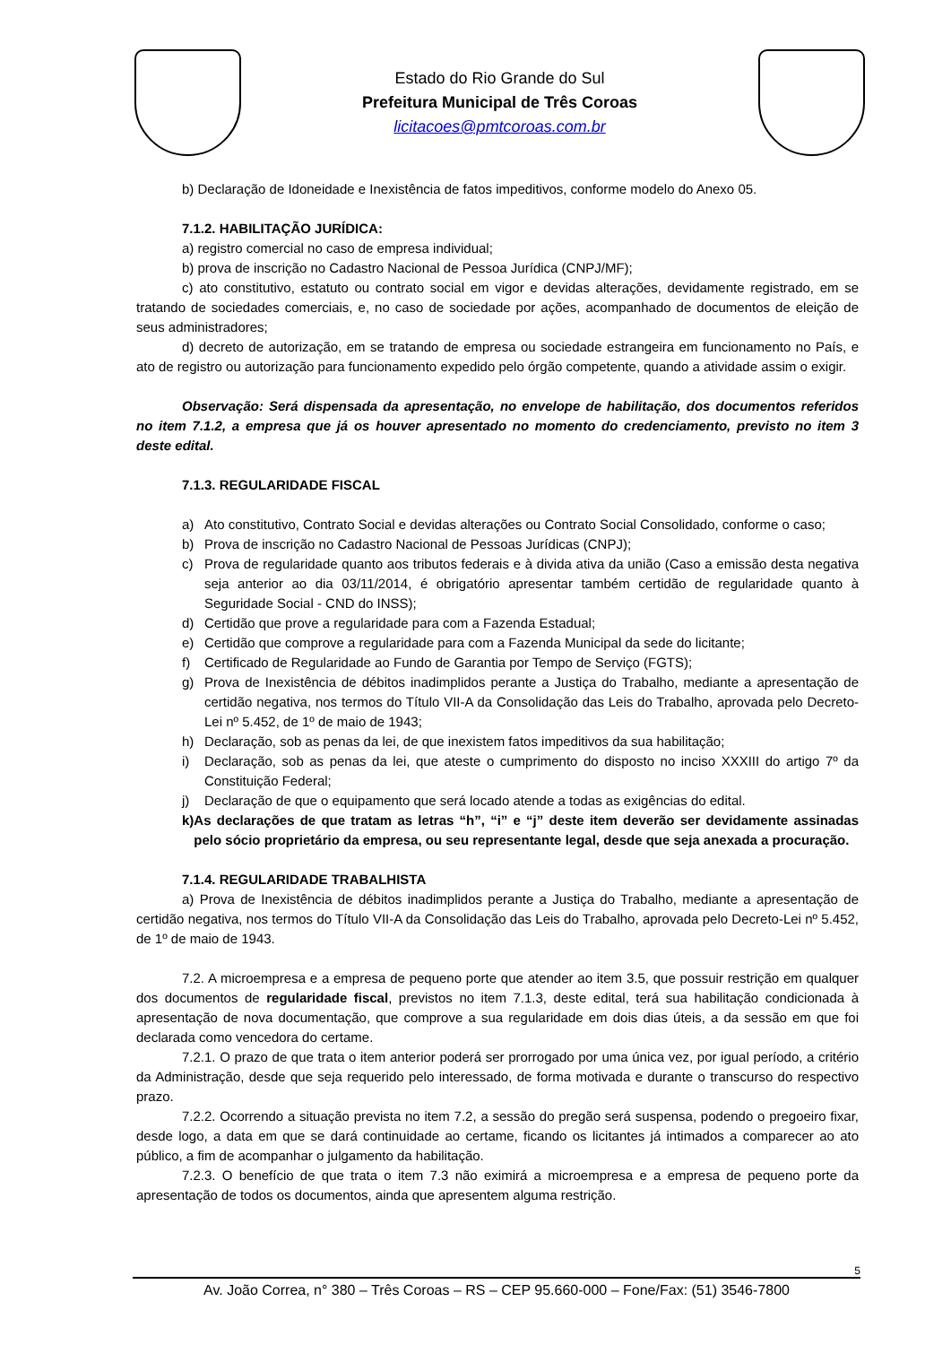Estado do Rio Grande do Sul
Prefeitura Municipal de Três Coroas
licitacoes@pmtcoroas.com.br
b) Declaração de Idoneidade e Inexistência de fatos impeditivos, conforme modelo do Anexo 05.
7.1.2. HABILITAÇÃO JURÍDICA:
a) registro comercial no caso de empresa individual;
b) prova de inscrição no Cadastro Nacional de Pessoa Jurídica (CNPJ/MF);
c) ato constitutivo, estatuto ou contrato social em vigor e devidas alterações, devidamente registrado, em se tratando de sociedades comerciais, e, no caso de sociedade por ações, acompanhado de documentos de eleição de seus administradores;
d) decreto de autorização, em se tratando de empresa ou sociedade estrangeira em funcionamento no País, e ato de registro ou autorização para funcionamento expedido pelo órgão competente, quando a atividade assim o exigir.
Observação: Será dispensada da apresentação, no envelope de habilitação, dos documentos referidos no item 7.1.2, a empresa que já os houver apresentado no momento do credenciamento, previsto no item 3 deste edital.
7.1.3. REGULARIDADE FISCAL
a) Ato constitutivo, Contrato Social e devidas alterações ou Contrato Social Consolidado, conforme o caso;
b) Prova de inscrição no Cadastro Nacional de Pessoas Jurídicas (CNPJ);
c) Prova de regularidade quanto aos tributos federais e à divida ativa da união (Caso a emissão desta negativa seja anterior ao dia 03/11/2014, é obrigatório apresentar também certidão de regularidade quanto à Seguridade Social - CND do INSS);
d) Certidão que prove a regularidade para com a Fazenda Estadual;
e) Certidão que comprove a regularidade para com a Fazenda Municipal da sede do licitante;
f) Certificado de Regularidade ao Fundo de Garantia por Tempo de Serviço (FGTS);
g) Prova de Inexistência de débitos inadimplidos perante a Justiça do Trabalho, mediante a apresentação de certidão negativa, nos termos do Título VII-A da Consolidação das Leis do Trabalho, aprovada pelo Decreto-Lei nº 5.452, de 1º de maio de 1943;
h) Declaração, sob as penas da lei, de que inexistem fatos impeditivos da sua habilitação;
i) Declaração, sob as penas da lei, que ateste o cumprimento do disposto no inciso XXXIII do artigo 7º da Constituição Federal;
j) Declaração de que o equipamento que será locado atende a todas as exigências do edital.
k) As declarações de que tratam as letras “h”, “i” e “j” deste item deverão ser devidamente assinadas pelo sócio proprietário da empresa, ou seu representante legal, desde que seja anexada a procuração.
7.1.4. REGULARIDADE TRABALHISTA
a) Prova de Inexistência de débitos inadimplidos perante a Justiça do Trabalho, mediante a apresentação de certidão negativa, nos termos do Título VII-A da Consolidação das Leis do Trabalho, aprovada pelo Decreto-Lei nº 5.452, de 1º de maio de 1943.
7.2. A microempresa e a empresa de pequeno porte que atender ao item 3.5, que possuir restrição em qualquer dos documentos de regularidade fiscal, previstos no item 7.1.3, deste edital, terá sua habilitação condicionada à apresentação de nova documentação, que comprove a sua regularidade em dois dias úteis, a da sessão em que foi declarada como vencedora do certame.
7.2.1. O prazo de que trata o item anterior poderá ser prorrogado por uma única vez, por igual período, a critério da Administração, desde que seja requerido pelo interessado, de forma motivada e durante o transcurso do respectivo prazo.
7.2.2. Ocorrendo a situação prevista no item 7.2, a sessão do pregão será suspensa, podendo o pregoeiro fixar, desde logo, a data em que se dará continuidade ao certame, ficando os licitantes já intimados a comparecer ao ato público, a fim de acompanhar o julgamento da habilitação.
7.2.3. O benefício de que trata o item 7.3 não eximirá a microempresa e a empresa de pequeno porte da apresentação de todos os documentos, ainda que apresentem alguma restrição.
5
Av. João Correa, n° 380 – Três Coroas – RS – CEP 95.660-000 – Fone/Fax: (51) 3546-7800